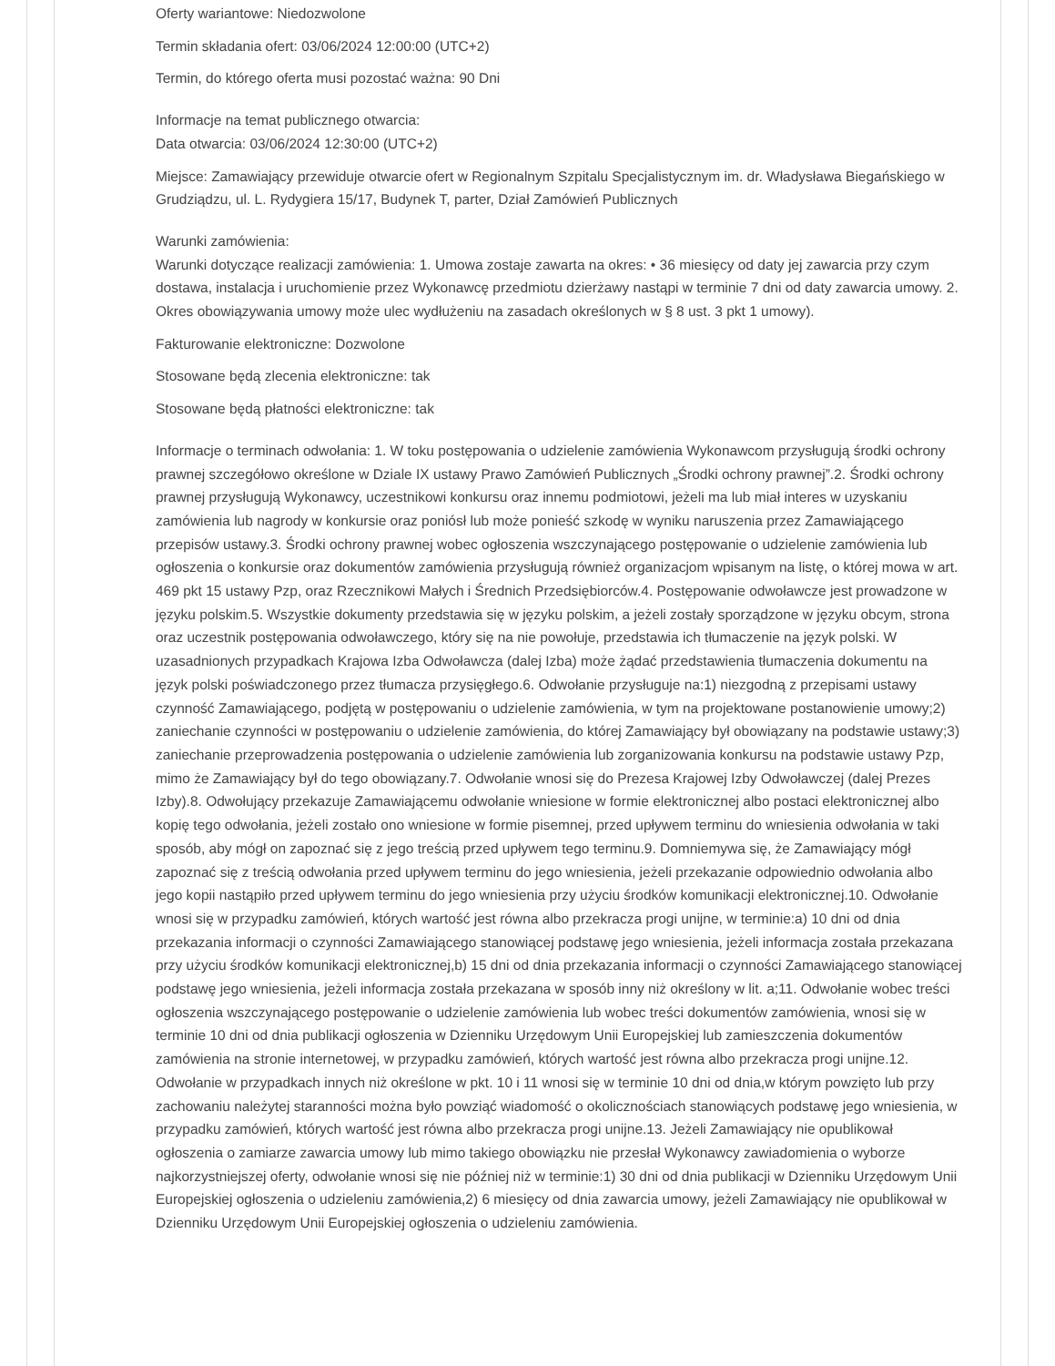Oferty wariantowe: Niedozwolone
Termin składania ofert: 03/06/2024 12:00:00 (UTC+2)
Termin, do którego oferta musi pozostać ważna: 90 Dni
Informacje na temat publicznego otwarcia:
Data otwarcia: 03/06/2024 12:30:00 (UTC+2)
Miejsce: Zamawiający przewiduje otwarcie ofert w Regionalnym Szpitalu Specjalistycznym im. dr. Władysława Biegańskiego w Grudziądzu, ul. L. Rydygiera 15/17, Budynek T, parter, Dział Zamówień Publicznych
Warunki zamówienia:
Warunki dotyczące realizacji zamówienia: 1. Umowa zostaje zawarta na okres: • 36 miesięcy od daty jej zawarcia przy czym dostawa, instalacja i uruchomienie przez Wykonawcę przedmiotu dzierżawy nastąpi w terminie 7 dni od daty zawarcia umowy. 2. Okres obowiązywania umowy może ulec wydłużeniu na zasadach określonych w § 8 ust. 3 pkt 1 umowy).
Fakturowanie elektroniczne: Dozwolone
Stosowane będą zlecenia elektroniczne: tak
Stosowane będą płatności elektroniczne: tak
Informacje o terminach odwołania: 1. W toku postępowania o udzielenie zamówienia Wykonawcom przysługują środki ochrony prawnej szczegółowo określone w Dziale IX ustawy Prawo Zamówień Publicznych „Środki ochrony prawnej”.2. Środki ochrony prawnej przysługują Wykonawcy, uczestnikowi konkursu oraz innemu podmiotowi, jeżeli ma lub miał interes w uzyskaniu zamówienia lub nagrody w konkursie oraz poniósł lub może ponieść szkodę w wyniku naruszenia przez Zamawiającego przepisów ustawy.3. Środki ochrony prawnej wobec ogłoszenia wszczynającego postępowanie o udzielenie zamówienia lub ogłoszenia o konkursie oraz dokumentów zamówienia przysługują również organizacjom wpisanym na listę, o której mowa w art. 469 pkt 15 ustawy Pzp, oraz Rzecznikowi Małych i Średnich Przedsiębiorców.4. Postępowanie odwoławcze jest prowadzone w języku polskim.5. Wszystkie dokumenty przedstawia się w języku polskim, a jeżeli zostały sporządzone w języku obcym, strona oraz uczestnik postępowania odwoławczego, który się na nie powołuje, przedstawia ich tłumaczenie na język polski. W uzasadnionych przypadkach Krajowa Izba Odwoławcza (dalej Izba) może żądać przedstawienia tłumaczenia dokumentu na język polski poświadczonego przez tłumacza przysięgłego.6. Odwołanie przysługuje na:1) niezgodną z przepisami ustawy czynność Zamawiającego, podjętą w postępowaniu o udzielenie zamówienia, w tym na projektowane postanowienie umowy;2) zaniechanie czynności w postępowaniu o udzielenie zamówienia, do której Zamawiający był obowiązany na podstawie ustawy;3) zaniechanie przeprowadzenia postępowania o udzielenie zamówienia lub zorganizowania konkursu na podstawie ustawy Pzp, mimo że Zamawiający był do tego obowiązany.7. Odwołanie wnosi się do Prezesa Krajowej Izby Odwoławczej (dalej Prezes Izby).8. Odwołujący przekazuje Zamawiającemu odwołanie wniesione w formie elektronicznej albo postaci elektronicznej albo kopię tego odwołania, jeżeli zostało ono wniesione w formie pisemnej, przed upływem terminu do wniesienia odwołania w taki sposób, aby mógł on zapoznać się z jego treścią przed upływem tego terminu.9. Domniemywa się, że Zamawiający mógł zapoznać się z treścią odwołania przed upływem terminu do jego wniesienia, jeżeli przekazanie odpowiednio odwołania albo jego kopii nastąpiło przed upływem terminu do jego wniesienia przy użyciu środków komunikacji elektronicznej.10. Odwołanie wnosi się w przypadku zamówień, których wartość jest równa albo przekracza progi unijne, w terminie:a) 10 dni od dnia przekazania informacji o czynności Zamawiającego stanowiącej podstawę jego wniesienia, jeżeli informacja została przekazana przy użyciu środków komunikacji elektronicznej,b) 15 dni od dnia przekazania informacji o czynności Zamawiającego stanowiącej podstawę jego wniesienia, jeżeli informacja została przekazana w sposób inny niż określony w lit. a;11. Odwołanie wobec treści ogłoszenia wszczynającego postępowanie o udzielenie zamówienia lub wobec treści dokumentów zamówienia, wnosi się w terminie 10 dni od dnia publikacji ogłoszenia w Dzienniku Urzędowym Unii Europejskiej lub zamieszczenia dokumentów zamówienia na stronie internetowej, w przypadku zamówień, których wartość jest równa albo przekracza progi unijne.12. Odwołanie w przypadkach innych niż określone w pkt. 10 i 11 wnosi się w terminie 10 dni od dnia,w którym powzięto lub przy zachowaniu należytej staranności można było powziąć wiadomość o okolicznościach stanowiących podstawę jego wniesienia, w przypadku zamówień, których wartość jest równa albo przekracza progi unijne.13. Jeżeli Zamawiający nie opublikował ogłoszenia o zamiarze zawarcia umowy lub mimo takiego obowiązku nie przesłał Wykonawcy zawiadomienia o wyborze najkorzystniejszej oferty, odwołanie wnosi się nie później niż w terminie:1) 30 dni od dnia publikacji w Dzienniku Urzędowym Unii Europejskiej ogłoszenia o udzieleniu zamówienia,2) 6 miesięcy od dnia zawarcia umowy, jeżeli Zamawiający nie opublikował w Dzienniku Urzędowym Unii Europejskiej ogłoszenia o udzieleniu zamówienia.